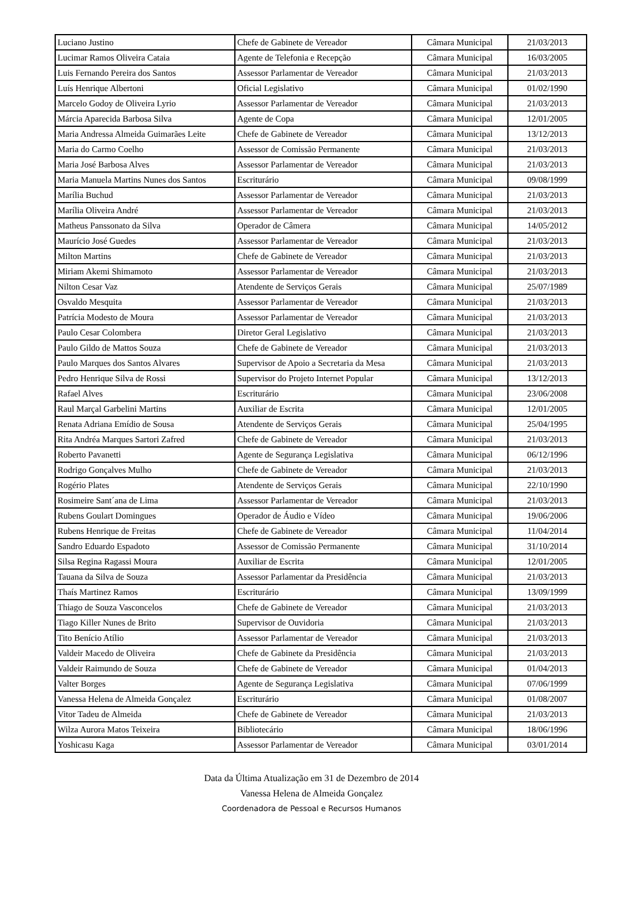| Luciano Justino | Chefe de Gabinete de Vereador | Câmara Municipal | 21/03/2013 |
| Lucimar Ramos Oliveira Cataia | Agente de Telefonia e Recepção | Câmara Municipal | 16/03/2005 |
| Luis Fernando Pereira dos Santos | Assessor Parlamentar de Vereador | Câmara Municipal | 21/03/2013 |
| Luís Henrique Albertoni | Oficial Legislativo | Câmara Municipal | 01/02/1990 |
| Marcelo Godoy de Oliveira Lyrio | Assessor Parlamentar de Vereador | Câmara Municipal | 21/03/2013 |
| Márcia Aparecida Barbosa Silva | Agente de Copa | Câmara Municipal | 12/01/2005 |
| Maria Andressa Almeida Guimarães Leite | Chefe de Gabinete de Vereador | Câmara Municipal | 13/12/2013 |
| Maria do Carmo Coelho | Assessor de Comissão Permanente | Câmara Municipal | 21/03/2013 |
| Maria José Barbosa Alves | Assessor Parlamentar de Vereador | Câmara Municipal | 21/03/2013 |
| Maria Manuela Martins Nunes dos Santos | Escriturário | Câmara Municipal | 09/08/1999 |
| Marília Buchud | Assessor Parlamentar de Vereador | Câmara Municipal | 21/03/2013 |
| Marília Oliveira André | Assessor Parlamentar de Vereador | Câmara Municipal | 21/03/2013 |
| Matheus Panssonato da Silva | Operador de Câmera | Câmara Municipal | 14/05/2012 |
| Maurício José Guedes | Assessor Parlamentar de Vereador | Câmara Municipal | 21/03/2013 |
| Milton Martins | Chefe de Gabinete de Vereador | Câmara Municipal | 21/03/2013 |
| Miriam Akemi Shimamoto | Assessor Parlamentar de Vereador | Câmara Municipal | 21/03/2013 |
| Nilton Cesar Vaz | Atendente de Serviços Gerais | Câmara Municipal | 25/07/1989 |
| Osvaldo Mesquita | Assessor Parlamentar de Vereador | Câmara Municipal | 21/03/2013 |
| Patrícia Modesto de Moura | Assessor Parlamentar de Vereador | Câmara Municipal | 21/03/2013 |
| Paulo Cesar Colombera | Diretor Geral Legislativo | Câmara Municipal | 21/03/2013 |
| Paulo Gildo de Mattos Souza | Chefe de Gabinete de Vereador | Câmara Municipal | 21/03/2013 |
| Paulo Marques dos Santos Alvares | Supervisor de Apoio a Secretaria da Mesa | Câmara Municipal | 21/03/2013 |
| Pedro Henrique Silva de Rossi | Supervisor do Projeto Internet Popular | Câmara Municipal | 13/12/2013 |
| Rafael Alves | Escriturário | Câmara Municipal | 23/06/2008 |
| Raul Marçal Garbelini Martins | Auxiliar de Escrita | Câmara Municipal | 12/01/2005 |
| Renata Adriana Emídio de Sousa | Atendente de Serviços Gerais | Câmara Municipal | 25/04/1995 |
| Rita Andréa Marques Sartori Zafred | Chefe de Gabinete de Vereador | Câmara Municipal | 21/03/2013 |
| Roberto Pavanetti | Agente de Segurança Legislativa | Câmara Municipal | 06/12/1996 |
| Rodrigo Gonçalves Mulho | Chefe de Gabinete de Vereador | Câmara Municipal | 21/03/2013 |
| Rogério Plates | Atendente de Serviços Gerais | Câmara Municipal | 22/10/1990 |
| Rosimeire Sant´ana de Lima | Assessor Parlamentar de Vereador | Câmara Municipal | 21/03/2013 |
| Rubens Goulart Domingues | Operador de Áudio e Vídeo | Câmara Municipal | 19/06/2006 |
| Rubens Henrique de Freitas | Chefe de Gabinete de Vereador | Câmara Municipal | 11/04/2014 |
| Sandro Eduardo Espadoto | Assessor de Comissão Permanente | Câmara Municipal | 31/10/2014 |
| Silsa Regina Ragassi Moura | Auxiliar de Escrita | Câmara Municipal | 12/01/2005 |
| Tauana da Silva de Souza | Assessor Parlamentar da Presidência | Câmara Municipal | 21/03/2013 |
| Thaís Martinez Ramos | Escriturário | Câmara Municipal | 13/09/1999 |
| Thiago de Souza Vasconcelos | Chefe de Gabinete de Vereador | Câmara Municipal | 21/03/2013 |
| Tiago Killer Nunes de Brito | Supervisor de Ouvidoria | Câmara Municipal | 21/03/2013 |
| Tito Benício Atílio | Assessor Parlamentar de Vereador | Câmara Municipal | 21/03/2013 |
| Valdeir Macedo de Oliveira | Chefe de Gabinete da Presidência | Câmara Municipal | 21/03/2013 |
| Valdeir Raimundo de Souza | Chefe de Gabinete de Vereador | Câmara Municipal | 01/04/2013 |
| Valter Borges | Agente de Segurança Legislativa | Câmara Municipal | 07/06/1999 |
| Vanessa Helena de Almeida Gonçalez | Escriturário | Câmara Municipal | 01/08/2007 |
| Vitor Tadeu de Almeida | Chefe de Gabinete de Vereador | Câmara Municipal | 21/03/2013 |
| Wilza Aurora Matos Teixeira | Bibliotecário | Câmara Municipal | 18/06/1996 |
| Yoshicasu Kaga | Assessor Parlamentar de Vereador | Câmara Municipal | 03/01/2014 |
Data da Última Atualização em 31 de Dezembro de 2014
Vanessa Helena de Almeida Gonçalez
Coordenadora de Pessoal e Recursos Humanos